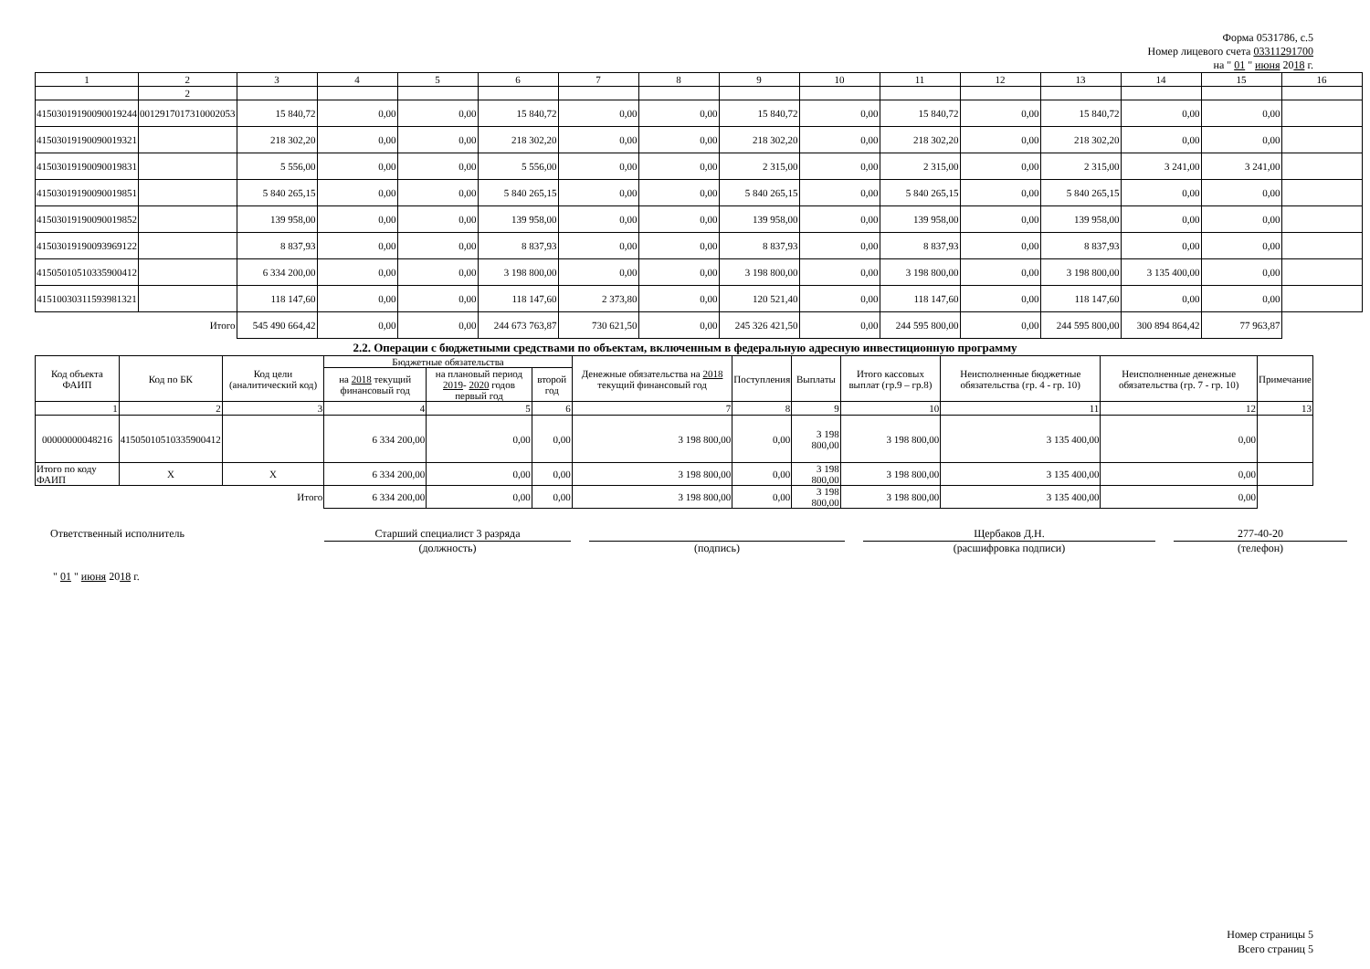Форма 0531786, с.5
Номер лицевого счета 03311291700
на " 01 " июня 2018 г.
| 1 | 2 | 3 | 4 | 5 | 6 | 7 | 8 | 9 | 10 | 11 | 12 | 13 | 14 | 15 | 16 |
| | 2 | | | | | | | | | | | | | | |
| 41503019190090019244 | 0012917017310002053 | 15 840,72 | 0,00 | 0,00 | 15 840,72 | 0,00 | 0,00 | 15 840,72 | 0,00 | 15 840,72 | 0,00 | 15 840,72 | 0,00 | 0,00 | |
| 41503019190090019321 | | 218 302,20 | 0,00 | 0,00 | 218 302,20 | 0,00 | 0,00 | 218 302,20 | 0,00 | 218 302,20 | 0,00 | 218 302,20 | 0,00 | 0,00 | |
| 41503019190090019831 | | 5 556,00 | 0,00 | 0,00 | 5 556,00 | 0,00 | 0,00 | 2 315,00 | 0,00 | 2 315,00 | 0,00 | 2 315,00 | 3 241,00 | 3 241,00 | |
| 41503019190090019851 | | 5 840 265,15 | 0,00 | 0,00 | 5 840 265,15 | 0,00 | 0,00 | 5 840 265,15 | 0,00 | 5 840 265,15 | 0,00 | 5 840 265,15 | 0,00 | 0,00 | |
| 41503019190090019852 | | 139 958,00 | 0,00 | 0,00 | 139 958,00 | 0,00 | 0,00 | 139 958,00 | 0,00 | 139 958,00 | 0,00 | 139 958,00 | 0,00 | 0,00 | |
| 41503019190093969122 | | 8 837,93 | 0,00 | 0,00 | 8 837,93 | 0,00 | 0,00 | 8 837,93 | 0,00 | 8 837,93 | 0,00 | 8 837,93 | 0,00 | 0,00 | |
| 41505010510335900412 | | 6 334 200,00 | 0,00 | 0,00 | 3 198 800,00 | 0,00 | 0,00 | 3 198 800,00 | 0,00 | 3 198 800,00 | 0,00 | 3 198 800,00 | 3 135 400,00 | 0,00 | |
| 41510030311593981321 | | 118 147,60 | 0,00 | 0,00 | 118 147,60 | 2 373,80 | 0,00 | 120 521,40 | 0,00 | 118 147,60 | 0,00 | 118 147,60 | 0,00 | 0,00 | |
| Итого | | 545 490 664,42 | 0,00 | 0,00 | 244 673 763,87 | 730 621,50 | 0,00 | 245 326 421,50 | 0,00 | 244 595 800,00 | 0,00 | 244 595 800,00 | 300 894 864,42 | 77 963,87 | |
2.2. Операции с бюджетными средствами по объектам, включенным в федеральную адресную инвестиционную программу
| Код объекта ФАИП | Код по БК | Код цели (аналитический код) | Бюджетные обязательства | | | Денежные обязательства на 2018 текущий финансовый год | Поступления | Выплаты | Итого кассовых выплат (гр.9 – гр.8) | Неисполненные бюджетные обязательства (гр. 4 - гр. 10) | Неисполненные денежные обязательства (гр. 7 - гр. 10) | Примечание |
| --- | --- | --- | --- | --- | --- | --- | --- | --- | --- | --- | --- | --- |
| | | | на 2018 текущий финансовый год | на плановый период 2019 - 2020 годов первый год | второй год | | | | | | | |
| 1 | 2 | 3 | 4 | 5 | 6 | 7 | 8 | 9 | 10 | 11 | 12 | 13 |
| 00000000048216 | 41505010510335900412 | | 6 334 200,00 | 0,00 | 0,00 | 3 198 800,00 | 0,00 | 3 198 800,00 | 3 198 800,00 | 3 135 400,00 | 0,00 | |
| Итого по коду ФАИП | X | X | 6 334 200,00 | 0,00 | 0,00 | 3 198 800,00 | 0,00 | 3 198 800,00 | 3 198 800,00 | 3 135 400,00 | 0,00 | |
| Итого | | | 6 334 200,00 | 0,00 | 0,00 | 3 198 800,00 | 0,00 | 3 198 800,00 | 3 198 800,00 | 3 135 400,00 | 0,00 | |
Ответственный исполнитель Старший специалист 3 разряда
(должность)
(подпись) Щербаков Д.Н.
(расшифровка подписи)
277-40-20
(телефон)
" 01 " июня 2018 г.
Номер страницы 5
Всего страниц 5